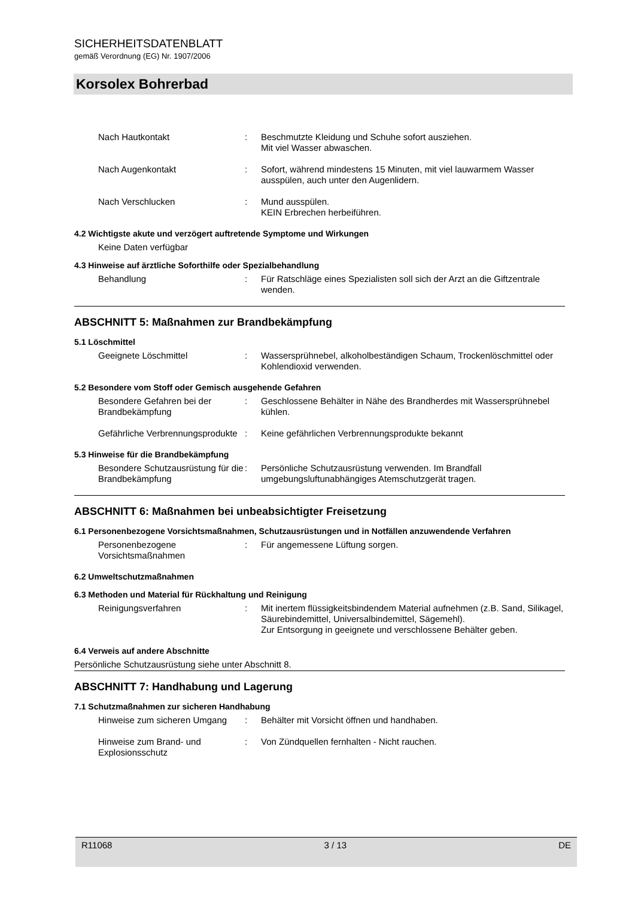SICHERHEITSDATENBLATT
gemäß Verordnung (EG) Nr. 1907/2006
Korsolex Bohrerbad
Nach Hautkontakt : Beschmutzte Kleidung und Schuhe sofort ausziehen.
Mit viel Wasser abwaschen.
Nach Augenkontakt : Sofort, während mindestens 15 Minuten, mit viel lauwarmem Wasser ausspülen, auch unter den Augenlidern.
Nach Verschlucken : Mund ausspülen.
KEIN Erbrechen herbeiführen.
4.2 Wichtigste akute und verzögert auftretende Symptome und Wirkungen
Keine Daten verfügbar
4.3 Hinweise auf ärztliche Soforthilfe oder Spezialbehandlung
Behandlung : Für Ratschläge eines Spezialisten soll sich der Arzt an die Giftzentrale wenden.
ABSCHNITT 5: Maßnahmen zur Brandbekämpfung
5.1 Löschmittel
Geeignete Löschmittel : Wassersprühnebel, alkoholbeständigen Schaum, Trockenlöschmittel oder Kohlendioxid verwenden.
5.2 Besondere vom Stoff oder Gemisch ausgehende Gefahren
Besondere Gefahren bei der Brandbekämpfung
: Geschlossene Behälter in Nähe des Brandherdes mit Wassersprühnebel kühlen.
Gefährliche Verbrennungsprodukte
: Keine gefährlichen Verbrennungsprodukte bekannt
5.3 Hinweise für die Brandbekämpfung
Besondere Schutzausrüstung für die Brandbekämpfung
: Persönliche Schutzausrüstung verwenden. Im Brandfall umgebungsluftunabhängiges Atemschutzgerät tragen.
ABSCHNITT 6: Maßnahmen bei unbeabsichtigter Freisetzung
6.1 Personenbezogene Vorsichtsmaßnahmen, Schutzausrüstungen und in Notfällen anzuwendende Verfahren
Personenbezogene Vorsichtsmaßnahmen
: Für angemessene Lüftung sorgen.
6.2 Umweltschutzmaßnahmen
6.3 Methoden und Material für Rückhaltung und Reinigung
Reinigungsverfahren : Mit inertem flüssigkeitsbindendem Material aufnehmen (z.B. Sand, Silikagel, Säurebindemittel, Universalbindemittel, Sägemehl).
Zur Entsorgung in geeignete und verschlossene Behälter geben.
6.4 Verweis auf andere Abschnitte
Persönliche Schutzausrüstung siehe unter Abschnitt 8.
ABSCHNITT 7: Handhabung und Lagerung
7.1 Schutzmaßnahmen zur sicheren Handhabung
Hinweise zum sicheren Umgang
: Behälter mit Vorsicht öffnen und handhaben.
Hinweise zum Brand- und Explosionsschutz
: Von Zündquellen fernhalten - Nicht rauchen.
R11068 3 / 13 DE